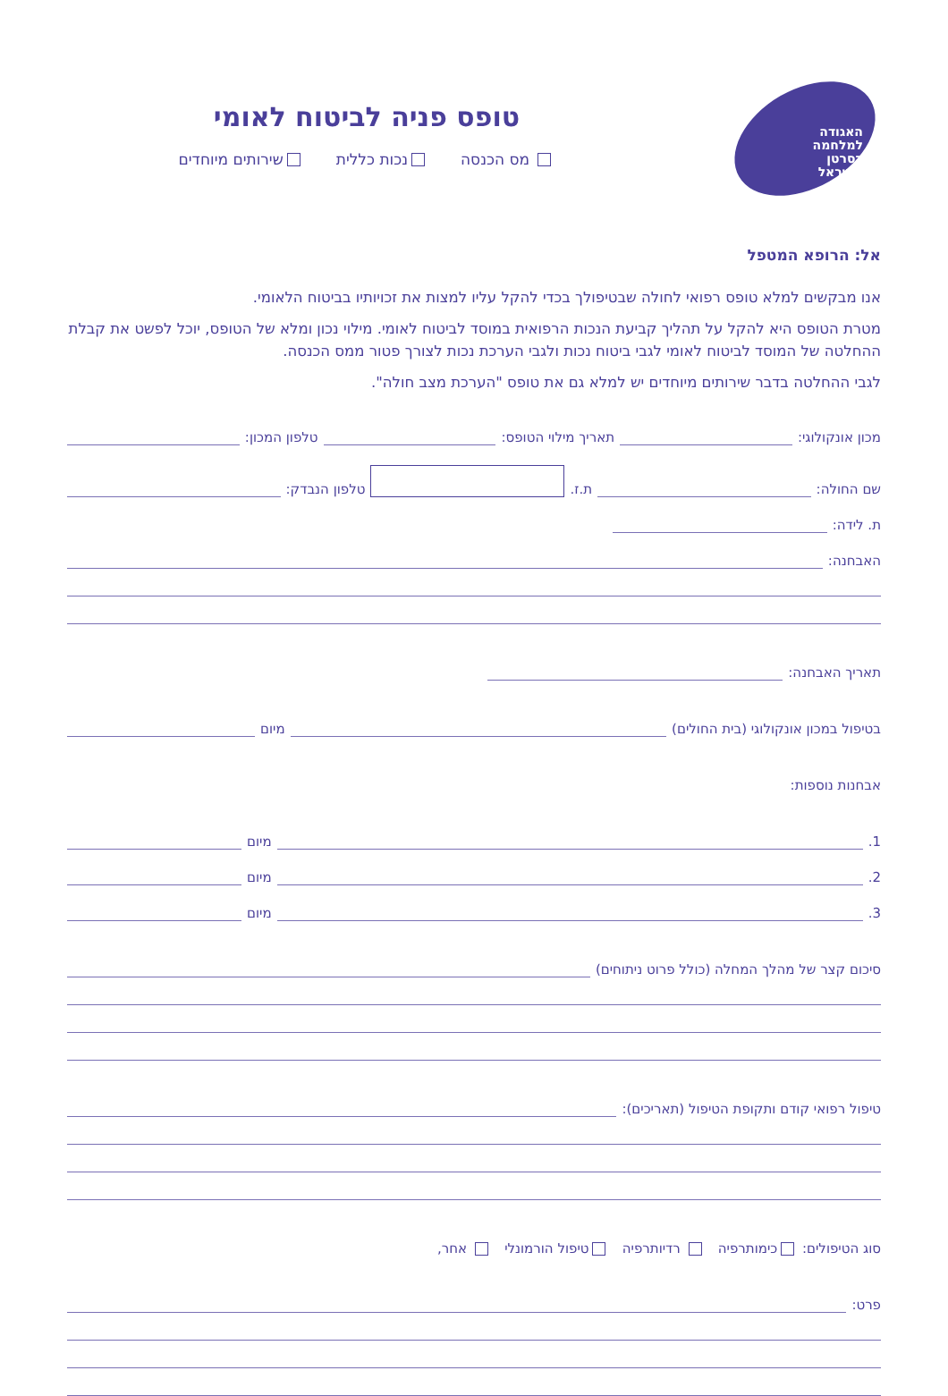האגודה למלחמה בסרטן בישראל
טופס פניה לביטוח לאומי
מס הכנסה נכות כללית שירותים מיוחדים
אל: הרופא המטפל
אנו מבקשים למלא טופס רפואי לחולה שבטיפולך בכדי להקל עליו למצות את זכויותיו בביטוח הלאומי.
מטרת הטופס היא להקל על תהליך קביעת הנכות הרפואית במוסד לביטוח לאומי. מילוי נכון ומלא של הטופס, יוכל לפשט את קבלת ההחלטה של המוסד לביטוח לאומי לגבי ביטוח נכות ולגבי הערכת נכות לצורך פטור ממס הכנסה.
לגבי ההחלטה בדבר שירותים מיוחדים יש למלא גם את טופס "הערכת מצב חולה".
מכון אונקולוגי:
תאריך מילוי הטופס:
טלפון המכון:
שם החולה:
ת.ז. טלפון הנבדק:
ת. לידה:
האבחנה:
תאריך האבחנה:
בטיפול במכון אונקולוגי (בית החולים)
מיום
אבחנות נוספות:
1.
מיום
2.
מיום
3.
מיום
סיכום קצר של מהלך המחלה (כולל פרוט ניתוחים)
טיפול רפואי קודם ותקופת הטיפול (תאריכים):
סוג הטיפולים: כימותרפיה רדיותרפיה טיפול הורמונלי אחר,
פרט: